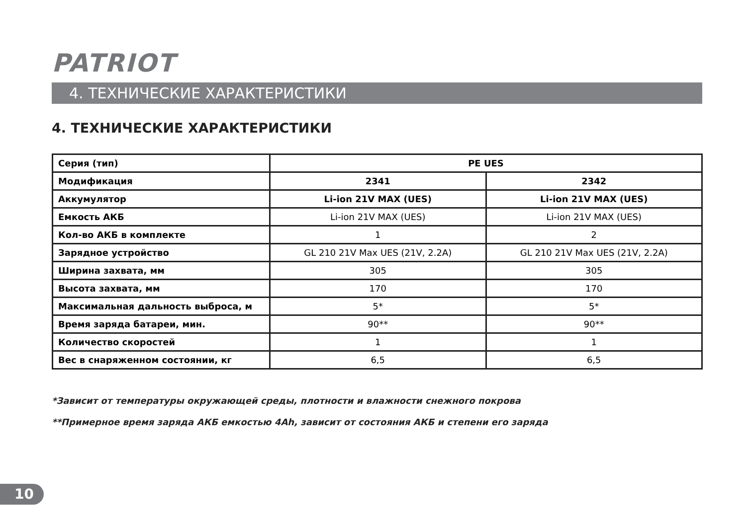PATRIOT
4. ТЕХНИЧЕСКИЕ ХАРАКТЕРИСТИКИ
4. ТЕХНИЧЕСКИЕ ХАРАКТЕРИСТИКИ
| Серия (тип) | PE UES | |
| Модификация | 2341 | 2342 |
| Аккумулятор | Li-ion 21V MAX (UES) | Li-ion 21V MAX (UES) |
| Емкость АКБ | Li-ion 21V MAX (UES) | Li-ion 21V MAX (UES) |
| Кол-во АКБ в комплекте | 1 | 2 |
| Зарядное устройство | GL 210 21V Max UES (21V, 2.2A) | GL 210 21V Max UES (21V, 2.2A) |
| Ширина захвата, мм | 305 | 305 |
| Высота захвата, мм | 170 | 170 |
| Максимальная дальность выброса, м | 5* | 5* |
| Время заряда батареи, мин. | 90** | 90** |
| Количество скоростей | 1 | 1 |
| Вес в снаряженном состоянии, кг | 6,5 | 6,5 |
*Зависит от температуры окружающей среды, плотности и влажности снежного покрова
**Примерное время заряда АКБ емкостью 4Ah, зависит от состояния АКБ и степени его заряда
10